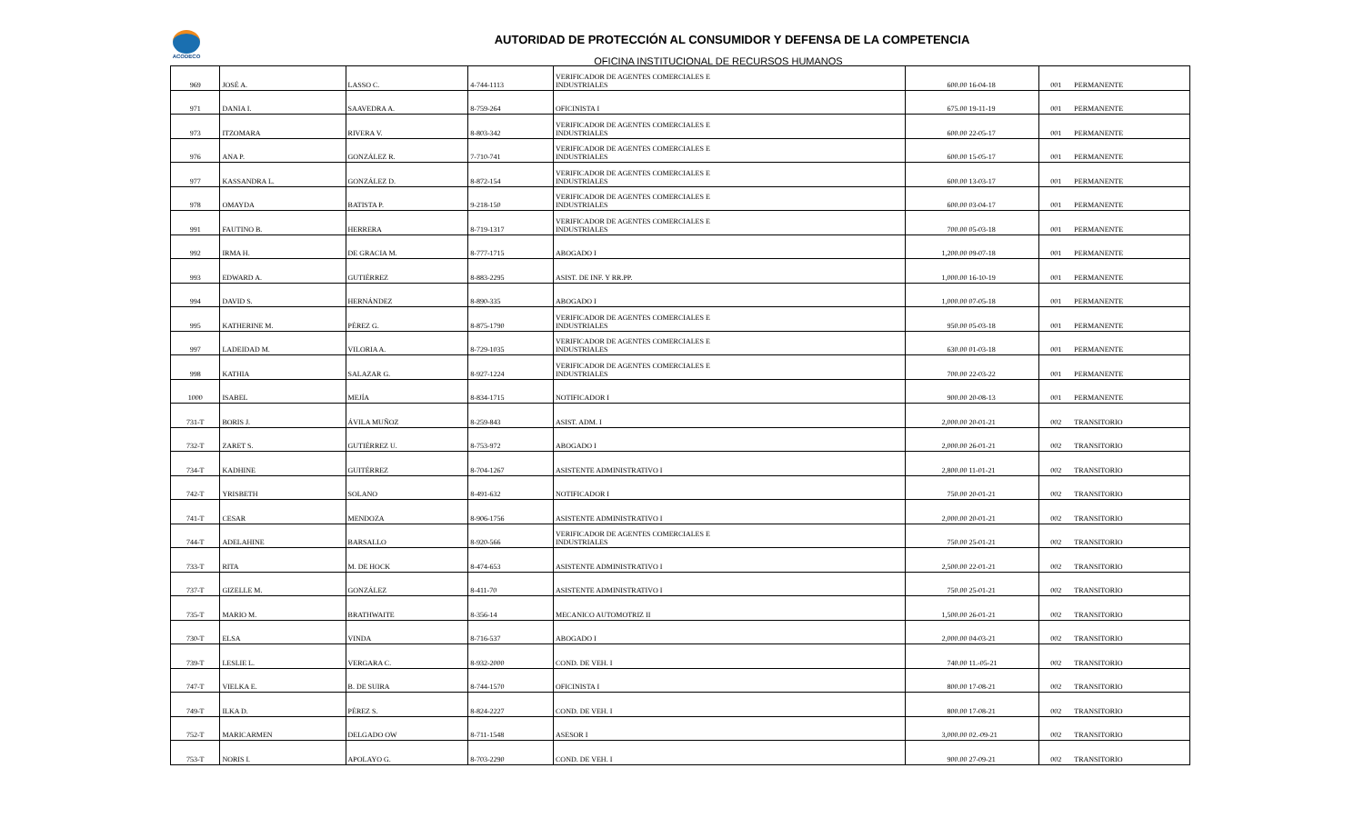ACODECO
AUTORIDAD DE PROTECCIÓN AL CONSUMIDOR Y DEFENSA DE LA COMPETENCIA
OFICINA INSTITUCIONAL DE RECURSOS HUMANOS
| 969 | JOSÉ A. | LASSO C. | 4-744-1113 | VERIFICADOR DE AGENTES COMERCIALES E INDUSTRIALES | 600.00 | 16-04-18 | 001 | PERMANENTE |
| 971 | DANIA I. | SAAVEDRA A. | 8-759-264 | OFICINISTA I | 675.00 | 19-11-19 | 001 | PERMANENTE |
| 973 | ITZOMARA | RIVERA V. | 8-803-342 | VERIFICADOR DE AGENTES COMERCIALES E INDUSTRIALES | 600.00 | 22-05-17 | 001 | PERMANENTE |
| 976 | ANA P. | GONZÁLEZ R. | 7-710-741 | VERIFICADOR DE AGENTES COMERCIALES E INDUSTRIALES | 600.00 | 15-05-17 | 001 | PERMANENTE |
| 977 | KASSANDRA L. | GONZÁLEZ D. | 8-872-154 | VERIFICADOR DE AGENTES COMERCIALES E INDUSTRIALES | 600.00 | 13-03-17 | 001 | PERMANENTE |
| 978 | OMAYDA | BATISTA P. | 9-218-150 | VERIFICADOR DE AGENTES COMERCIALES E INDUSTRIALES | 600.00 | 03-04-17 | 001 | PERMANENTE |
| 991 | FAUTINO B. | HERRERA | 8-719-1317 | VERIFICADOR DE AGENTES COMERCIALES E INDUSTRIALES | 700.00 | 05-03-18 | 001 | PERMANENTE |
| 992 | IRMA H. | DE GRACIA M. | 8-777-1715 | ABOGADO I | 1,200.00 | 09-07-18 | 001 | PERMANENTE |
| 993 | EDWARD A. | GUTIÉRREZ | 8-883-2295 | ASIST. DE INF. Y RR.PP. | 1,000.00 | 16-10-19 | 001 | PERMANENTE |
| 994 | DAVID S. | HERNÁNDEZ | 8-890-335 | ABOGADO I | 1,000.00 | 07-05-18 | 001 | PERMANENTE |
| 995 | KATHERINE M. | PÉREZ G. | 8-875-1790 | VERIFICADOR DE AGENTES COMERCIALES E INDUSTRIALES | 950.00 | 05-03-18 | 001 | PERMANENTE |
| 997 | LADEIDAD M. | VILORIA A. | 8-729-1035 | VERIFICADOR DE AGENTES COMERCIALES E INDUSTRIALES | 630.00 | 01-03-18 | 001 | PERMANENTE |
| 998 | KATHIA | SALAZAR G. | 8-927-1224 | VERIFICADOR DE AGENTES COMERCIALES E INDUSTRIALES | 700.00 | 22-03-22 | 001 | PERMANENTE |
| 1000 | ISABEL | MEJÍA | 8-834-1715 | NOTIFICADOR I | 900.00 | 20-08-13 | 001 | PERMANENTE |
| 731-T | BORIS J. | ÁVILA MUÑOZ | 8-259-843 | ASIST. ADM. I | 2,000.00 | 20-01-21 | 002 | TRANSITORIO |
| 732-T | ZARET S. | GUTIÉRREZ U. | 8-753-972 | ABOGADO I | 2,000.00 | 26-01-21 | 002 | TRANSITORIO |
| 734-T | KADHINE | GUITÉRREZ | 8-704-1267 | ASISTENTE ADMINISTRATIVO I | 2,800.00 | 11-01-21 | 002 | TRANSITORIO |
| 742-T | YRISBETH | SOLANO | 8-491-632 | NOTIFICADOR I | 750.00 | 20-01-21 | 002 | TRANSITORIO |
| 741-T | CESAR | MENDOZA | 8-906-1756 | ASISTENTE ADMINISTRATIVO I | 2,000.00 | 20-01-21 | 002 | TRANSITORIO |
| 744-T | ADELAHINE | BARSALLO | 8-920-566 | VERIFICADOR DE AGENTES COMERCIALES E INDUSTRIALES | 750.00 | 25-01-21 | 002 | TRANSITORIO |
| 733-T | RITA | M. DE HOCK | 8-474-653 | ASISTENTE ADMINISTRATIVO I | 2,500.00 | 22-01-21 | 002 | TRANSITORIO |
| 737-T | GIZELLE M. | GONZÁLEZ | 8-411-70 | ASISTENTE ADMINISTRATIVO I | 750.00 | 25-01-21 | 002 | TRANSITORIO |
| 735-T | MARIO M. | BRATHWAITE | 8-356-14 | MECANICO AUTOMOTRIZ II | 1,500.00 | 26-01-21 | 002 | TRANSITORIO |
| 730-T | ELSA | VINDA | 8-716-537 | ABOGADO I | 2,000.00 | 04-03-21 | 002 | TRANSITORIO |
| 739-T | LESLIE L. | VERGARA C. | 8-932-2000 | COND. DE VEH. I | 740.00 | 11.-05-21 | 002 | TRANSITORIO |
| 747-T | VIELKA E. | B. DE SUIRA | 8-744-1570 | OFICINISTA I | 800.00 | 17-08-21 | 002 | TRANSITORIO |
| 749-T | ILKA D. | PÉREZ S. | 8-824-2227 | COND. DE VEH. I | 800.00 | 17-08-21 | 002 | TRANSITORIO |
| 752-T | MARICARMEN | DELGADO OW | 8-711-1548 | ASESOR I | 3,000.00 | 02.-09-21 | 002 | TRANSITORIO |
| 753-T | NORIS I. | APOLAYO G. | 8-703-2290 | COND. DE VEH. I | 900.00 | 27-09-21 | 002 | TRANSITORIO |